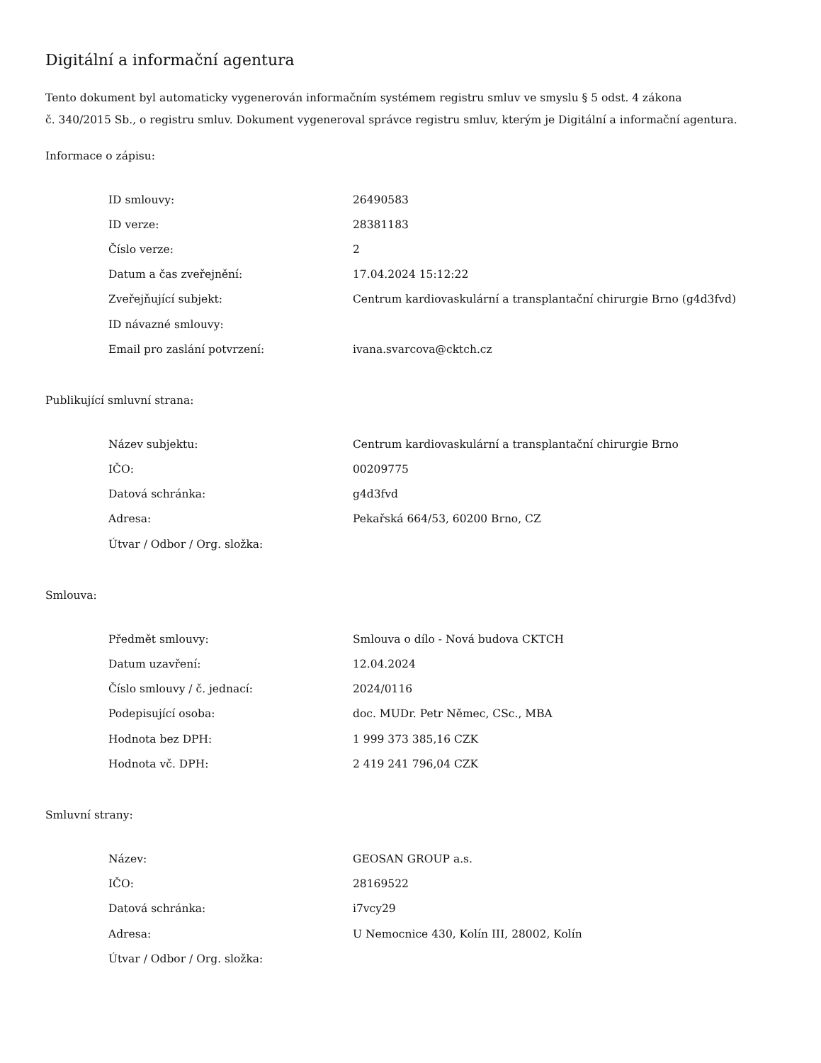Digitální a informační agentura
Tento dokument byl automaticky vygenerován informačním systémem registru smluv ve smyslu § 5 odst. 4 zákona
č. 340/2015 Sb., o registru smluv. Dokument vygeneroval správce registru smluv, kterým je Digitální a informační agentura.
Informace o zápisu:
| ID smlouvy: | 26490583 |
| ID verze: | 28381183 |
| Číslo verze: | 2 |
| Datum a čas zveřejnění: | 17.04.2024 15:12:22 |
| Zveřejňující subjekt: | Centrum kardiovaskulární a transplantační chirurgie Brno (g4d3fvd) |
| ID návazné smlouvy: | |
| Email pro zaslání potvrzení: | ivana.svarcova@cktch.cz |
Publikující smluvní strana:
| Název subjektu: | Centrum kardiovaskulární a transplantační chirurgie Brno |
| IČO: | 00209775 |
| Datová schránka: | g4d3fvd |
| Adresa: | Pekařská 664/53, 60200 Brno, CZ |
| Útvar / Odbor / Org. složka: | |
Smlouva:
| Předmět smlouvy: | Smlouva o dílo - Nová budova CKTCH |
| Datum uzavření: | 12.04.2024 |
| Číslo smlouvy / č. jednací: | 2024/0116 |
| Podepisující osoba: | doc. MUDr. Petr Němec, CSc., MBA |
| Hodnota bez DPH: | 1 999 373 385,16 CZK |
| Hodnota vč. DPH: | 2 419 241 796,04 CZK |
Smluvní strany:
| Název: | GEOSAN GROUP a.s. |
| IČO: | 28169522 |
| Datová schránka: | i7vcy29 |
| Adresa: | U Nemocnice 430, Kolín III, 28002, Kolín |
| Útvar / Odbor / Org. složka: | |